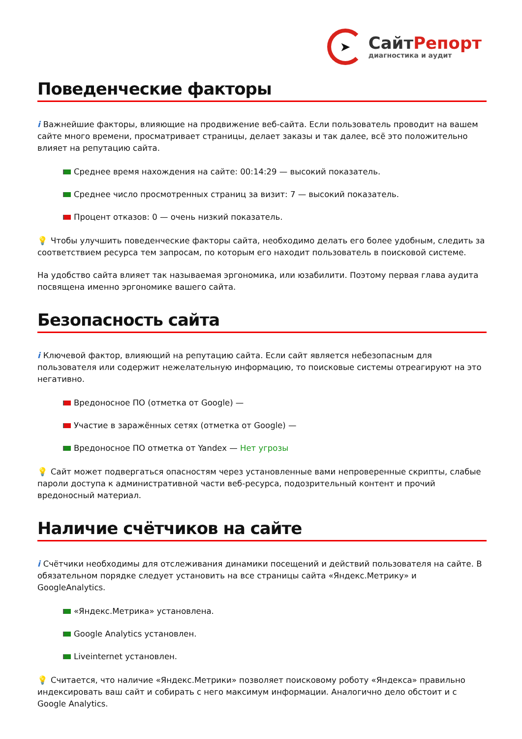➤
СайтРепорт
диагностика и аудит
Поведенческие факторы
i Важнейшие факторы, влияющие на продвижение веб-сайта. Если пользователь проводит на вашем сайте много времени, просматривает страницы, делает заказы и так далее, всё это положительно влияет на репутацию сайта.
Среднее время нахождения на сайте: 00:14:29 — высокий показатель.
Среднее число просмотренных страниц за визит: 7 — высокий показатель.
Процент отказов: 0 — очень низкий показатель.
💡 Чтобы улучшить поведенческие факторы сайта, необходимо делать его более удобным, следить за соответствием ресурса тем запросам, по которым его находит пользователь в поисковой системе.
На удобство сайта влияет так называемая эргономика, или юзабилити. Поэтому первая глава аудита посвящена именно эргономике вашего сайта.
Безопасность сайта
i Ключевой фактор, влияющий на репутацию сайта. Если сайт является небезопасным для пользователя или содержит нежелательную информацию, то поисковые системы отреагируют на это негативно.
Вредоносное ПО (отметка от Google) —
Участие в заражённых сетях (отметка от Google) —
Вредоносное ПО отметка от Yandex — Нет угрозы
💡 Сайт может подвергаться опасностям через установленные вами непроверенные скрипты, слабые пароли доступа к административной части веб-ресурса, подозрительный контент и прочий вредоносный материал.
Наличие счётчиков на сайте
i Счётчики необходимы для отслеживания динамики посещений и действий пользователя на сайте. В обязательном порядке следует установить на все страницы сайта «Яндекс.Метрику» и GoogleAnalytics.
«Яндекс.Метрика» установлена.
Google Analytics установлен.
Liveinternet установлен.
💡 Считается, что наличие «Яндекс.Метрики» позволяет поисковому роботу «Яндекса» правильно индексировать ваш сайт и собирать с него максимум информации. Аналогично дело обстоит и с Google Analytics.